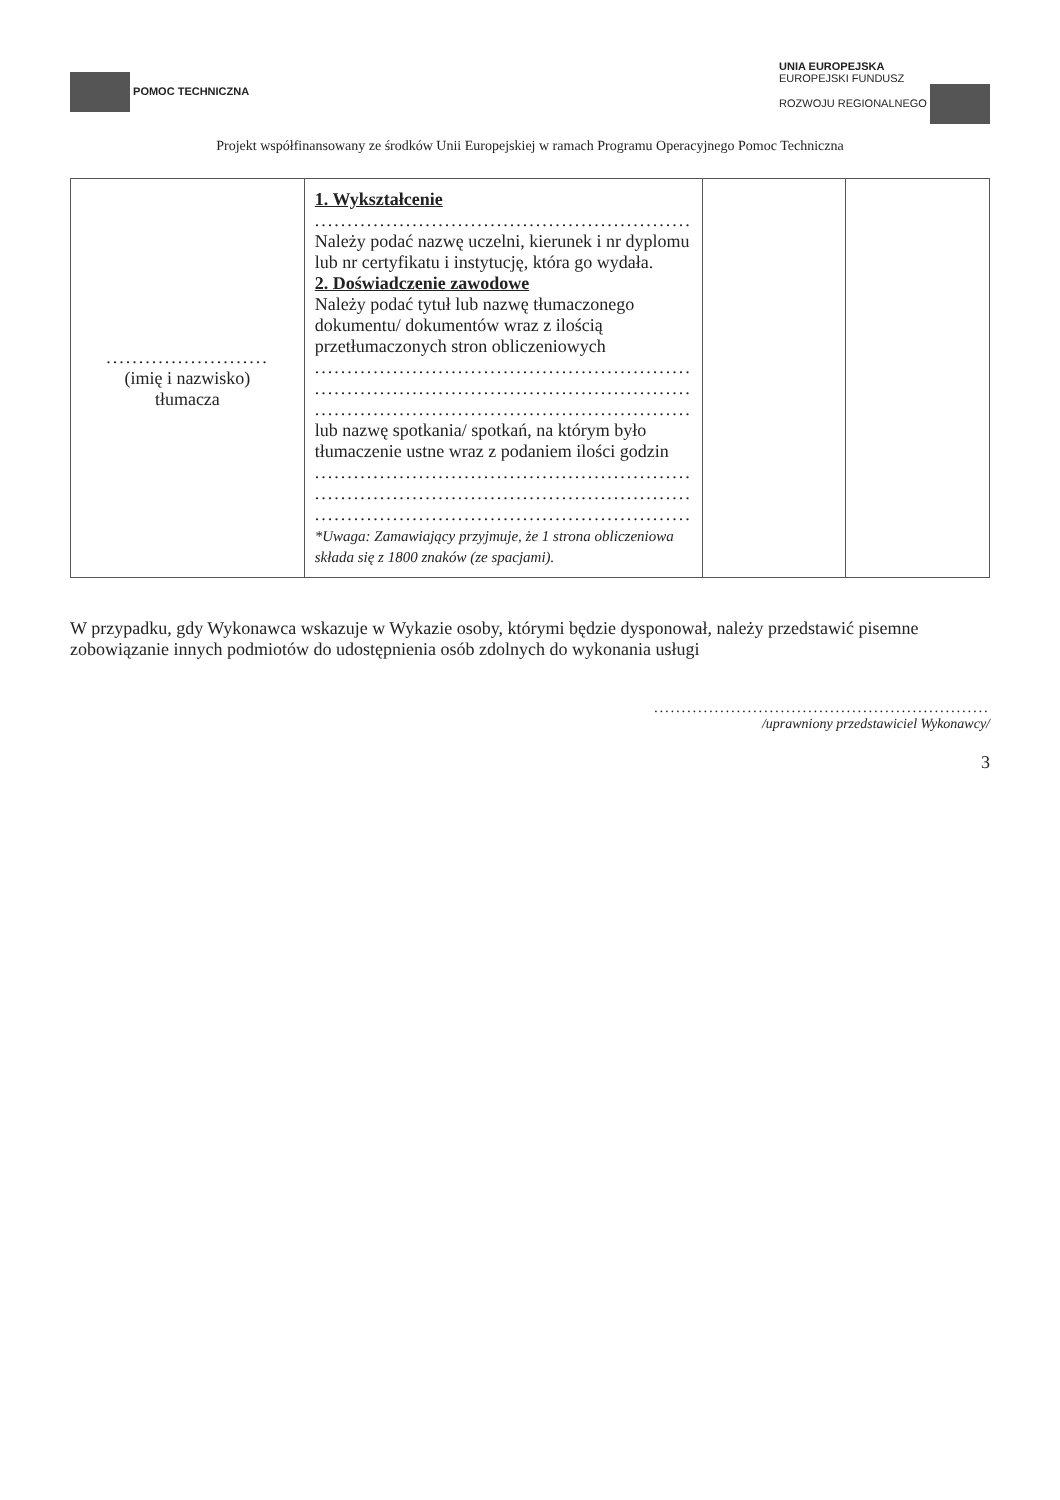POMOC TECHNICZNA
UNIA EUROPEJSKA
EUROPEJSKI FUNDUSZ
ROZWOJU REGIONALNEGO
Projekt współfinansowany ze środków Unii Europejskiej w ramach Programu Operacyjnego Pomoc Techniczna
| ......................... (imię i nazwisko) tłumacza | 1. Wykształcenie .......................................................... Należy podać nazwę uczelni, kierunek i nr dyplomu lub nr certyfikatu i instytucję, która go wydała. 2. Doświadczenie zawodowe Należy podać tytuł lub nazwę tłumaczonego dokumentu/ dokumentów wraz z ilością przetłumaczonych stron obliczeniowych .......................................................... .......................................................... .......................................................... lub nazwę spotkania/ spotkań, na którym było tłumaczenie ustne wraz z podaniem ilości godzin .......................................................... .......................................................... .......................................................... *Uwaga: Zamawiający przyjmuje, że 1 strona obliczeniowa składa się z 1800 znaków (ze spacjami). | | |
W przypadku, gdy Wykonawca wskazuje w Wykazie osoby, którymi będzie dysponował, należy przedstawić pisemne zobowiązanie innych podmiotów do udostępnienia osób zdolnych do wykonania usługi
.............................................................
/uprawniony przedstawiciel Wykonawcy/
3